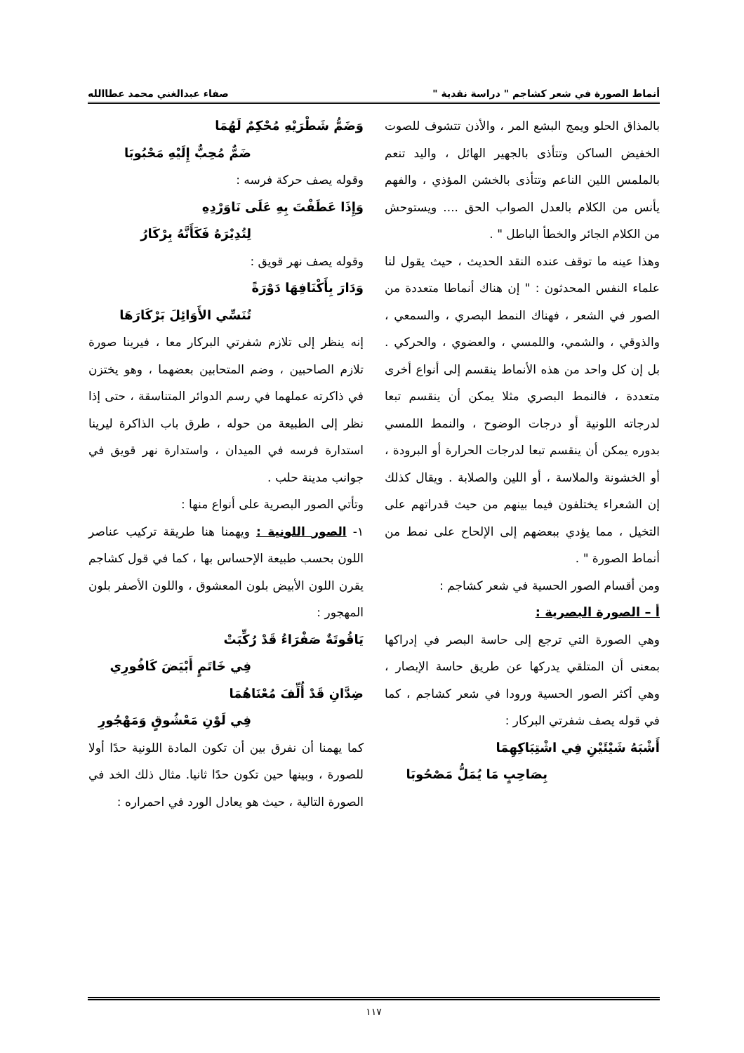أنماط الصورة في شعر كشاجم " دراسة نقدية " صفاء عبدالغني محمد عطاالله
بالمذاق الحلو ويمج البشع المر ، والأذن تتشوف للصوت الخفيض الساكن وتتأذى بالجهير الهائل ، واليد تنعم بالملمس اللين الناعم وتتأذى بالخشن المؤذي ، والفهم يأنس من الكلام بالعدل الصواب الحق .... ويستوحش من الكلام الجائر والخطأ الباطل " .
وهذا عينه ما توقف عنده النقد الحديث ، حيث يقول لنا علماء النفس المحدثون : " إن هناك أنماطا متعددة من الصور في الشعر ، فهناك النمط البصري ، والسمعي ، والذوقي ، والشمي، واللمسي ، والعضوي ، والحركي . بل إن كل واحد من هذه الأنماط ينقسم إلى أنواع أخرى متعددة ، فالنمط البصري مثلا يمكن أن ينقسم تبعا لدرجاته اللونية أو درجات الوضوح ، والنمط اللمسي بدوره يمكن أن ينقسم تبعا لدرجات الحرارة أو البرودة ، أو الخشونة والملاسة ، أو اللين والصلابة . ويقال كذلك إن الشعراء يختلفون فيما بينهم من حيث قدراتهم على التخيل ، مما يؤدي ببعضهم إلى الإلحاح على نمط من أنماط الصورة " .
ومن أقسام الصور الحسية في شعر كشاجم :
أ – الصورة البصرية :
وهي الصورة التي ترجع إلى حاسة البصر في إدراكها بمعنى أن المتلقي يدركها عن طريق حاسة الإبصار ، وهي أكثر الصور الحسية ورودا في شعر كشاجم ، كما في قوله يصف شفرتي البركار :
أَشْبَهُ شَيْئَيْنِ فِي اشْتِبَاكِهِمَا
بِصَاحِبٍ مَا يُمَلُّ مَصْحُوبَا
وَضَمُّ شَطْرَيْهِ مُحْكِمٌ لَهُمَا
ضَمٌّ مُحِبٌّ إِلَيْهِ مَحْبُوبَا
وقوله يصف حركة فرسه :
وَإِذَا عَطَفْتَ بِهِ عَلَى نَاوَرْدِهِ
لِتُدِيْرَهُ فَكَأَنَّهُ بِرْكَارُ
وقوله يصف نهر قويق :
وَدَارَ بِأَكْنَافِهَا دَوْرَةً
تُنَسِّي الأَوَائِلَ بَرْكَارَهَا
إنه ينظر إلى تلازم شفرتي البركار معا ، فيرينا صورة تلازم الصاحبين ، وضم المتحابين بعضهما ، وهو يختزن في ذاكرته عملهما في رسم الدوائر المتناسقة ، حتى إذا نظر إلى الطبيعة من حوله ، طرق باب الذاكرة ليرينا استدارة فرسه في الميدان ، واستدارة نهر قويق في جوانب مدينة حلب .
وتأتي الصور البصرية على أنواع منها :
١- الصور اللونية : ويهمنا هنا طريقة تركيب عناصر اللون بحسب طبيعة الإحساس بها ، كما في قول كشاجم يقرن اللون الأبيض بلون المعشوق ، واللون الأصفر بلون المهجور :
يَاقُوتَةٌ صَفْرَاءُ قَدْ رُكِّبَتْ
فِي خَاتَمٍ أَبْيَضَ كَافُورِي
ضِدَّانِ قَدْ أُلِّفَ مُعْنَاهُمَا
فِي لَوْنِ مَعْشُوقٍ وَمَهْجُورِ
كما يهمنا أن نفرق بين أن تكون المادة اللونية حدًا أولا للصورة ، وبينها حين تكون حدًا ثانيا. مثال ذلك الخد في الصورة التالية ، حيث هو يعادل الورد في احمراره :
١١٧